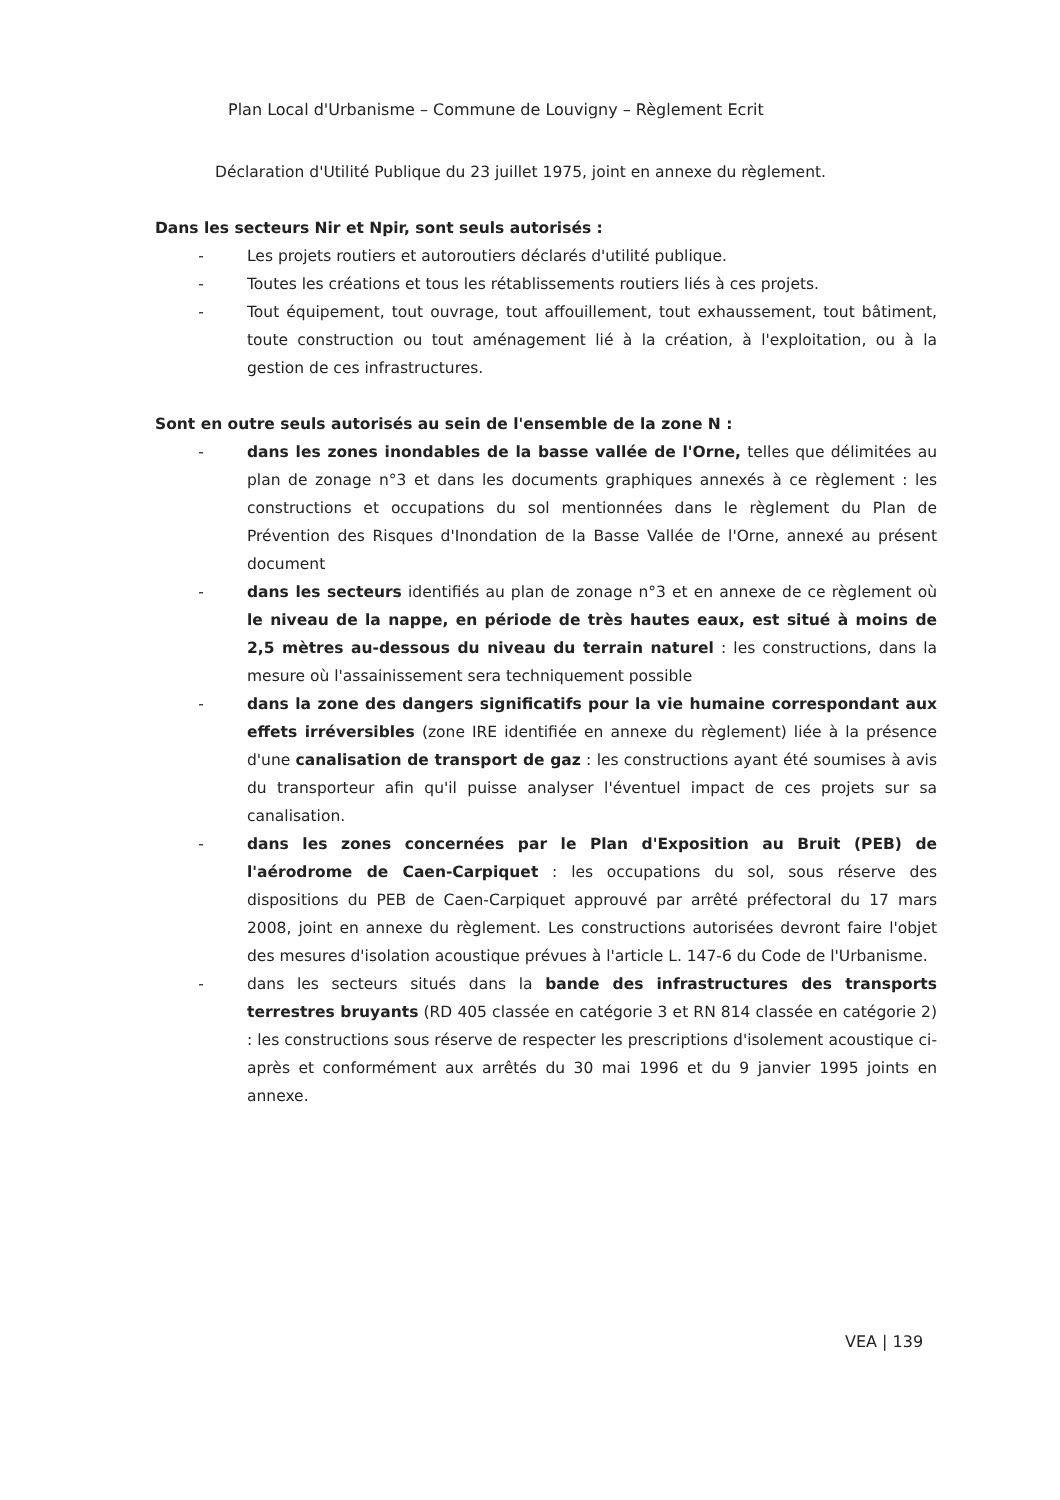Plan Local d'Urbanisme – Commune de Louvigny – Règlement Ecrit
Déclaration d'Utilité Publique du 23 juillet 1975, joint en annexe du règlement.
Dans les secteurs Nir et Npir, sont seuls autorisés :
- Les projets routiers et autoroutiers déclarés d'utilité publique.
- Toutes les créations et tous les rétablissements routiers liés à ces projets.
- Tout équipement, tout ouvrage, tout affouillement, tout exhaussement, tout bâtiment, toute construction ou tout aménagement lié à la création, à l'exploitation, ou à la gestion de ces infrastructures.
Sont en outre seuls autorisés au sein de l'ensemble de la zone N :
- dans les zones inondables de la basse vallée de l'Orne, telles que délimitées au plan de zonage n°3 et dans les documents graphiques annexés à ce règlement : les constructions et occupations du sol mentionnées dans le règlement du Plan de Prévention des Risques d'Inondation de la Basse Vallée de l'Orne, annexé au présent document
- dans les secteurs identifiés au plan de zonage n°3 et en annexe de ce règlement où le niveau de la nappe, en période de très hautes eaux, est situé à moins de 2,5 mètres au-dessous du niveau du terrain naturel : les constructions, dans la mesure où l'assainissement sera techniquement possible
- dans la zone des dangers significatifs pour la vie humaine correspondant aux effets irréversibles (zone IRE identifiée en annexe du règlement) liée à la présence d'une canalisation de transport de gaz : les constructions ayant été soumises à avis du transporteur afin qu'il puisse analyser l'éventuel impact de ces projets sur sa canalisation.
- dans les zones concernées par le Plan d'Exposition au Bruit (PEB) de l'aérodrome de Caen-Carpiquet : les occupations du sol, sous réserve des dispositions du PEB de Caen-Carpiquet approuvé par arrêté préfectoral du 17 mars 2008, joint en annexe du règlement. Les constructions autorisées devront faire l'objet des mesures d'isolation acoustique prévues à l'article L. 147-6 du Code de l'Urbanisme.
- dans les secteurs situés dans la bande des infrastructures des transports terrestres bruyants (RD 405 classée en catégorie 3 et RN 814 classée en catégorie 2) : les constructions sous réserve de respecter les prescriptions d'isolement acoustique ci-après et conformément aux arrêtés du 30 mai 1996 et du 9 janvier 1995 joints en annexe.
VEA | 139